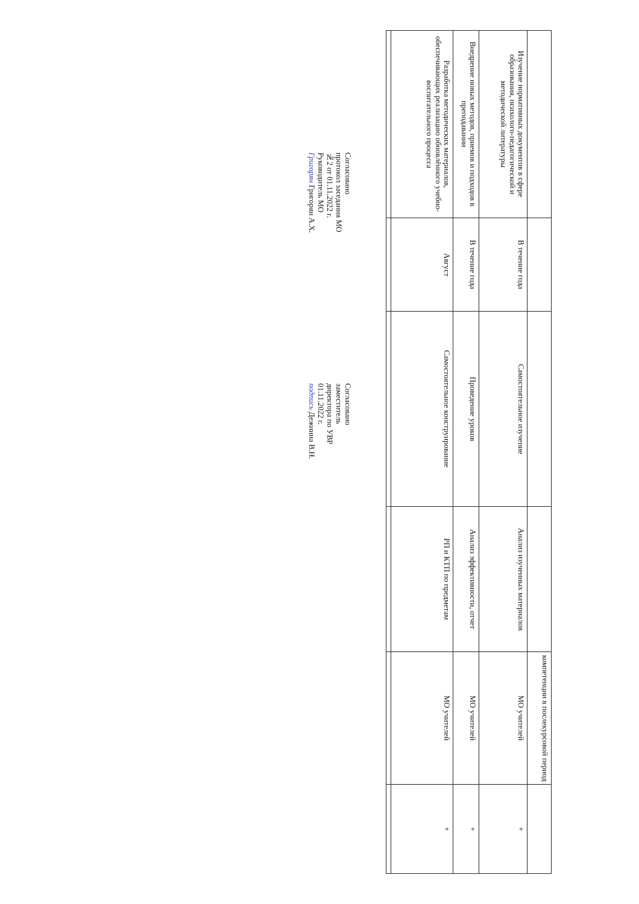| | | | | компетенции в послекурсовой период | |
| Изучение нормативных документов в сфере образования, психолого-педагогической и методической литературы | В течение года | Самостоятельное изучение | Анализ изученных материалов | МО учителей | + |
| Внедрение новых методов, приемов и подходов в преподавании | В течение года | Проведение уроков | Анализ эффективности, отчет | МО учителей | + |
| Разработка методических материалов, обеспечивающих реализацию обновлённого учебно-воспитательного процесса | Август | Самостоятельное конструирование | РП и КТП по предметам | МО учителей | + |
Согласовано
протокол заседания МО
№2 от 01.11.2022 г.
Руководитель МО
Григорян Григорян А.Х.
Согласовано
заместитель
директора по УВР
01.11.2022 г.
подпись Дежнина В.Н.